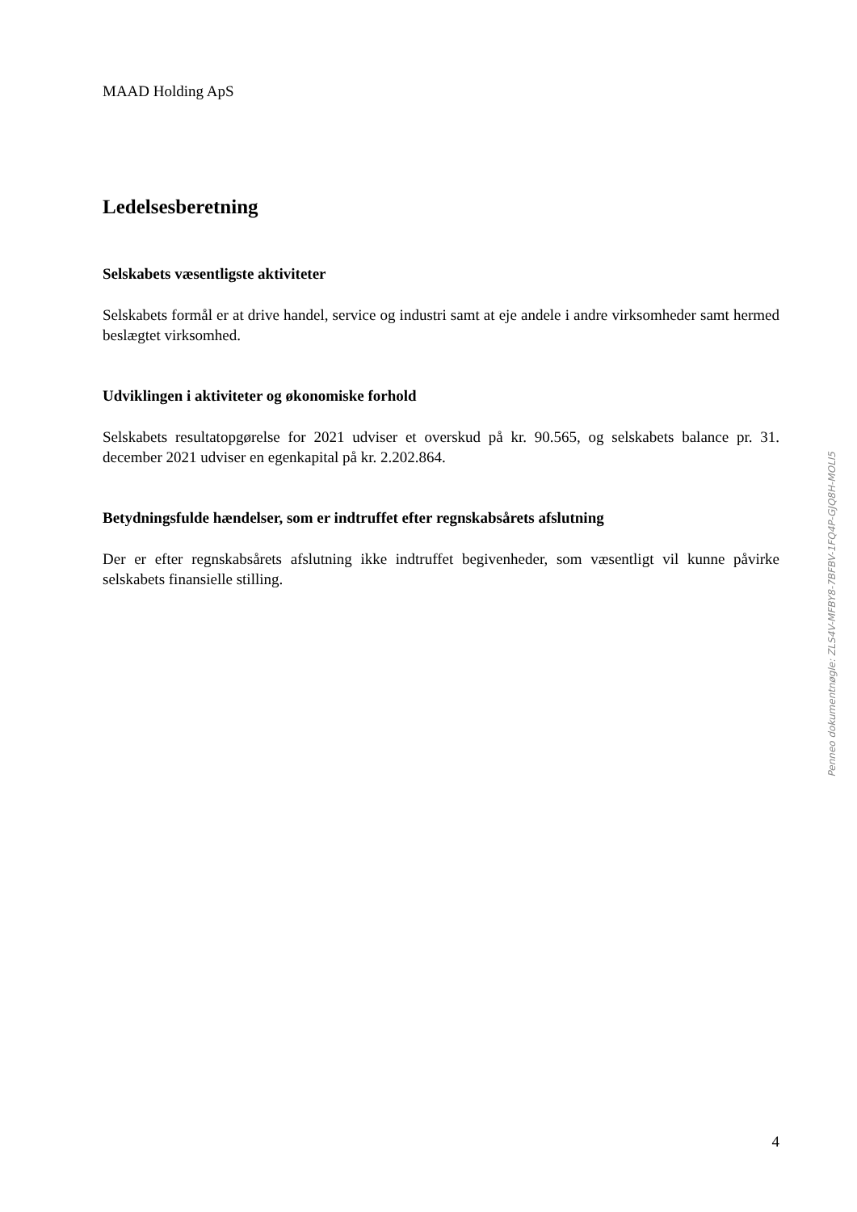MAAD Holding ApS
Ledelsesberetning
Selskabets væsentligste aktiviteter
Selskabets formål er at drive handel, service og industri samt at eje andele i andre virksomheder samt hermed beslægtet virksomhed.
Udviklingen i aktiviteter og økonomiske forhold
Selskabets resultatopgørelse for 2021 udviser et overskud på kr. 90.565, og selskabets balance pr. 31. december 2021 udviser en egenkapital på kr. 2.202.864.
Betydningsfulde hændelser, som er indtruffet efter regnskabsårets afslutning
Der er efter regnskabsårets afslutning ikke indtruffet begivenheder, som væsentligt vil kunne påvirke selskabets finansielle stilling.
Penneo dokumentnøgle: ZLS4V-MFBY8-7BFBV-1FQ4P-GJQ8H-MOLI5
4